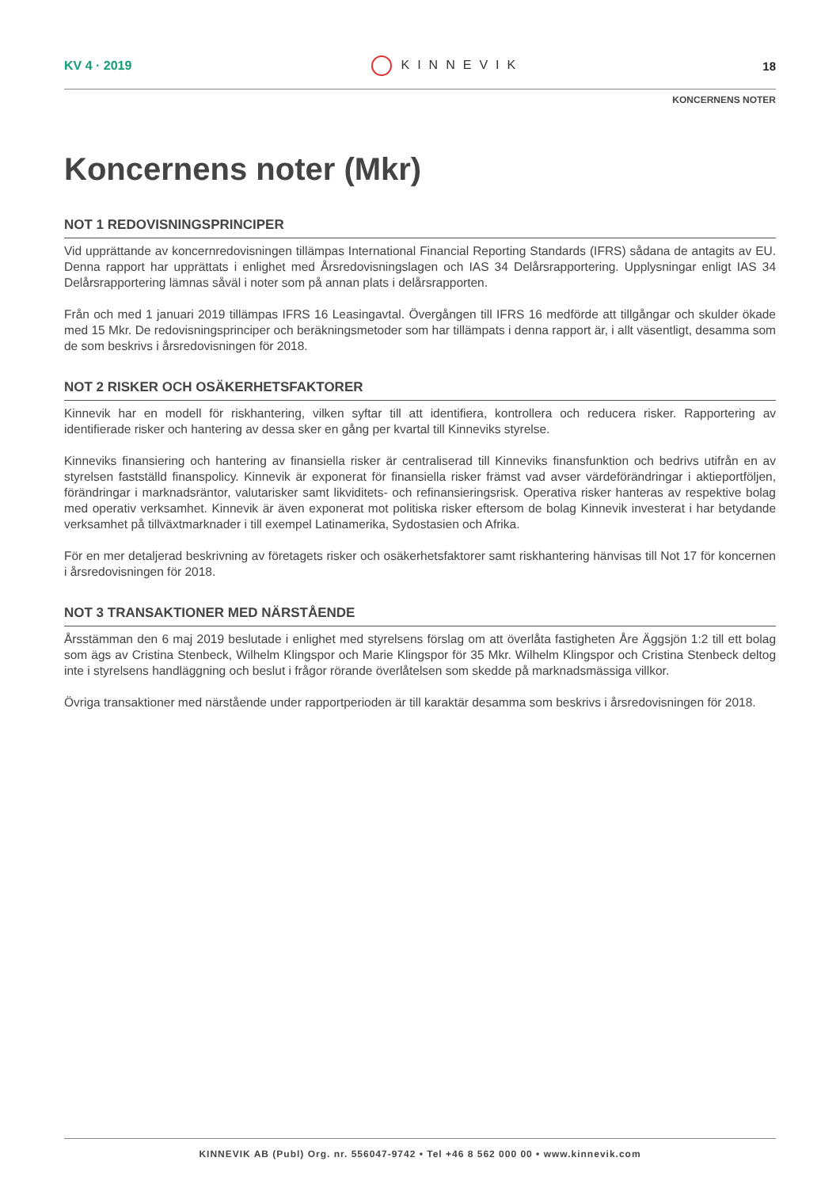KV 4 · 2019 KINNEVIK 18
KONCERNENS NOTER
Koncernens noter (Mkr)
NOT 1 REDOVISNINGSPRINCIPER
Vid upprättande av koncernredovisningen tillämpas International Financial Reporting Standards (IFRS) sådana de antagits av EU. Denna rapport har upprättats i enlighet med Årsredovisningslagen och IAS 34 Delårsrapportering. Upplysningar enligt IAS 34 Delårsrapportering lämnas såväl i noter som på annan plats i delårsrapporten.
Från och med 1 januari 2019 tillämpas IFRS 16 Leasingavtal. Övergången till IFRS 16 medförde att tillgångar och skulder ökade med 15 Mkr. De redovisningsprinciper och beräkningsmetoder som har tillämpats i denna rapport är, i allt väsentligt, desamma som de som beskrivs i årsredovisningen för 2018.
NOT 2 RISKER OCH OSÄKERHETSFAKTORER
Kinnevik har en modell för riskhantering, vilken syftar till att identifiera, kontrollera och reducera risker. Rapportering av identifierade risker och hantering av dessa sker en gång per kvartal till Kinneviks styrelse.
Kinneviks finansiering och hantering av finansiella risker är centraliserad till Kinneviks finansfunktion och bedrivs utifrån en av styrelsen fastställd finanspolicy. Kinnevik är exponerat för finansiella risker främst vad avser värdeförändringar i aktieportföljen, förändringar i marknadsräntor, valutarisker samt likviditets- och refinansieringsrisk. Operativa risker hanteras av respektive bolag med operativ verksamhet. Kinnevik är även exponerat mot politiska risker eftersom de bolag Kinnevik investerat i har betydande verksamhet på tillväxtmarknader i till exempel Latinamerika, Sydostasien och Afrika.
För en mer detaljerad beskrivning av företagets risker och osäkerhetsfaktorer samt riskhantering hänvisas till Not 17 för koncernen i årsredovisningen för 2018.
NOT 3 TRANSAKTIONER MED NÄRSTÅENDE
Årsstämman den 6 maj 2019 beslutade i enlighet med styrelsens förslag om att överlåta fastigheten Åre Äggsjön 1:2 till ett bolag som ägs av Cristina Stenbeck, Wilhelm Klingspor och Marie Klingspor för 35 Mkr. Wilhelm Klingspor och Cristina Stenbeck deltog inte i styrelsens handläggning och beslut i frågor rörande överlåtelsen som skedde på marknadsmässiga villkor.
Övriga transaktioner med närstående under rapportperioden är till karaktär desamma som beskrivs i årsredovisningen för 2018.
KINNEVIK AB (Publ) Org. nr. 556047-9742 • Tel +46 8 562 000 00 • www.kinnevik.com